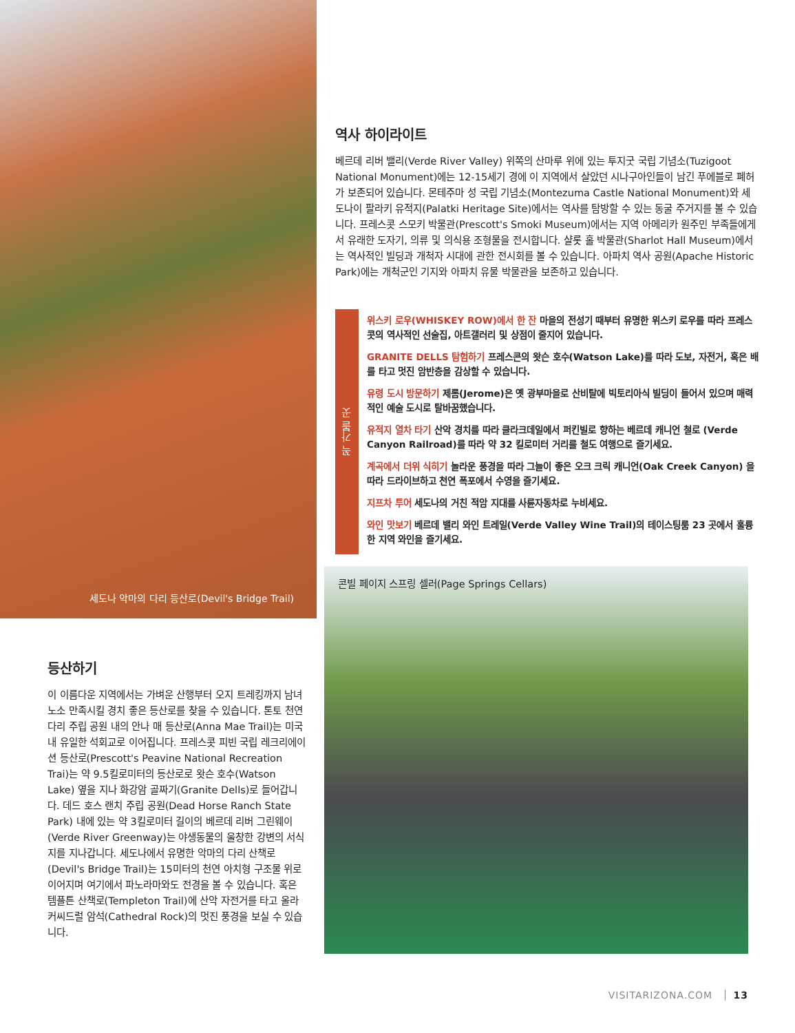세도나 악마의 다리 등산로(Devil's Bridge Trail)
역사 하이라이트
베르데 리버 밸리(Verde River Valley) 위쪽의 산마루 위에 있는 투지굿 국립 기념소(Tuzigoot National Monument)에는 12-15세기 경에 이 지역에서 살았던 시나구아인들이 남긴 푸에블로 폐허가 보존되어 있습니다. 몬테주마 성 국립 기념소(Montezuma Castle National Monument)와 세도나이 팔라키 유적지(Palatki Heritage Site)에서는 역사를 탐방할 수 있는 동굴 주거지를 볼 수 있습니다. 프레스콧 스모키 박물관(Prescott's Smoki Museum)에서는 지역 아메리카 원주민 부족들에게서 유래한 도자기, 의류 및 의식용 조형물을 전시합니다. 샬롯 홀 박물관(Sharlot Hall Museum)에서는 역사적인 빌딩과 개척자 시대에 관한 전시회를 볼 수 있습니다. 아파치 역사 공원(Apache Historic Park)에는 개척군인 기지와 아파치 유물 박물관을 보존하고 있습니다.
꼭 가볼 곳
위스키 로우(WHISKEY ROW)에서 한 잔 마을의 전성기 때부터 유명한 위스키 로우를 따라 프레스콧의 역사적인 선술집, 아트갤러리 및 상점이 줄지어 있습니다.
GRANITE DELLS 탐험하기 프레스콘의 왓슨 호수(Watson Lake)를 따라 도보, 자전거, 혹은 배를 타고 멋진 암반층을 감상할 수 있습니다.
유령 도시 방문하기 제롬(Jerome)은 옛 광부마을로 산비탈에 빅토리아식 빌딩이 들어서 있으며 매력적인 예술 도시로 탈바꿈했습니다.
유적지 열차 타기 산악 경치를 따라 클라크데일에서 퍼킨빌로 향하는 베르데 캐니언 철로 (Verde Canyon Railroad)를 따라 약 32 킬로미터 거리를 철도 여행으로 즐기세요.
계곡에서 더위 식히기 놀라운 풍경을 따라 그늘이 좋은 오크 크릭 캐니언(Oak Creek Canyon) 을 따라 드라이브하고 천연 폭포에서 수영을 즐기세요.
지프차 투어 세도나의 거친 적암 지대를 사륜자동차로 누비세요.
와인 맛보기 베르데 밸리 와인 트레일(Verde Valley Wine Trail)의 테이스팅룸 23 곳에서 훌륭한 지역 와인을 즐기세요.
콘빌 페이지 스프링 셀러(Page Springs Cellars)
등산하기
이 이름다운 지역에서는 가벼운 산행부터 오지 트레킹까지 남녀노소 만족시킬 경치 좋은 등산로를 찾을 수 있습니다. 톤토 천연 다리 주립 공원 내의 안나 매 등산로(Anna Mae Trail)는 미국 내 유일한 석회교로 이어집니다. 프레스콧 피빈 국립 레크리에이션 등산로(Prescott's Peavine National Recreation Trai)는 약 9.5킬로미터의 등산로로 왓슨 호수(Watson Lake) 옆을 지나 화강암 골짜기(Granite Dells)로 들어갑니다. 데드 호스 랜치 주립 공원(Dead Horse Ranch State Park) 내에 있는 약 3킬로미터 길이의 베르데 리버 그린웨이(Verde River Greenway)는 야생동물의 울창한 강변의 서식지를 지나갑니다. 세도나에서 유명한 악마의 다리 산책로(Devil's Bridge Trail)는 15미터의 천연 아치형 구조물 위로 이어지며 여기에서 파노라마와도 전경을 볼 수 있습니다. 혹은 템플튼 산책로(Templeton Trail)에 산악 자전거를 타고 올라 커씨드럴 암석(Cathedral Rock)의 멋진 풍경을 보실 수 있습니다.
VISITARIZONA.COM 13